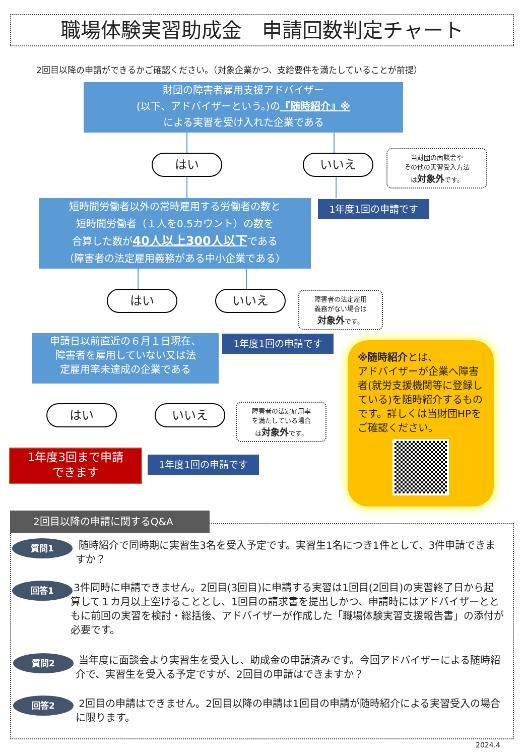職場体験実習助成金　申請回数判定チャート
2回目以降の申請ができるかご確認ください。（対象企業かつ、支給要件を満たしていることが前提）
財団の障害者雇用支援アドバイザー
(以下、アドバイザーという。)の『随時紹介』※
による実習を受け入れた企業である
はい いいえ
当財団の面談会や
その他の実習受入方法
は対象外です。
短時間労働者以外の常時雇用する労働者の数と
短時間労働者（１人を0.5カウント）の数を
合算した数が40人以上300人以下である
（障害者の法定雇用義務がある中小企業である）
1年度1回の申請です
はい いいえ
障害者の法定雇用
義務がない場合は
対象外です。
1年度1回の申請です
申請日以前直近の６月１日現在、
障害者を雇用していない又は法
定雇用率未達成の企業である
※随時紹介とは、
アドバイザーが企業へ障害者(就労支援機関等に登録している)を随時紹介するものです。詳しくは当財団HPをご確認ください。
はい いいえ
障害者の法定雇用率
を満たしている場合
は対象外です。
1年度3回まで申請
できます
1年度1回の申請です
2回目以降の申請に関するQ&A
質問1
随時紹介で同時期に実習生3名を受入予定です。実習生1名につき1件として、3件申請できますか？
回答1
3件同時に申請できません。2回目(3回目)に申請する実習は1回目(2回目)の実習終了日から起算して１カ月以上空けることとし、1回目の請求書を提出しかつ、申請時にはアドバイザーとともに前回の実習を検討・総括後、アドバイザーが作成した「職場体験実習支援報告書」の添付が必要です。
質問2
当年度に面談会より実習生を受入し、助成金の申請済みです。今回アドバイザーによる随時紹介で、実習生を受入る予定ですが、2回目の申請はできますか？
回答2
2回目の申請はできません。2回目以降の申請は1回目の申請が随時紹介による実習受入の場合に限ります。
2024.4